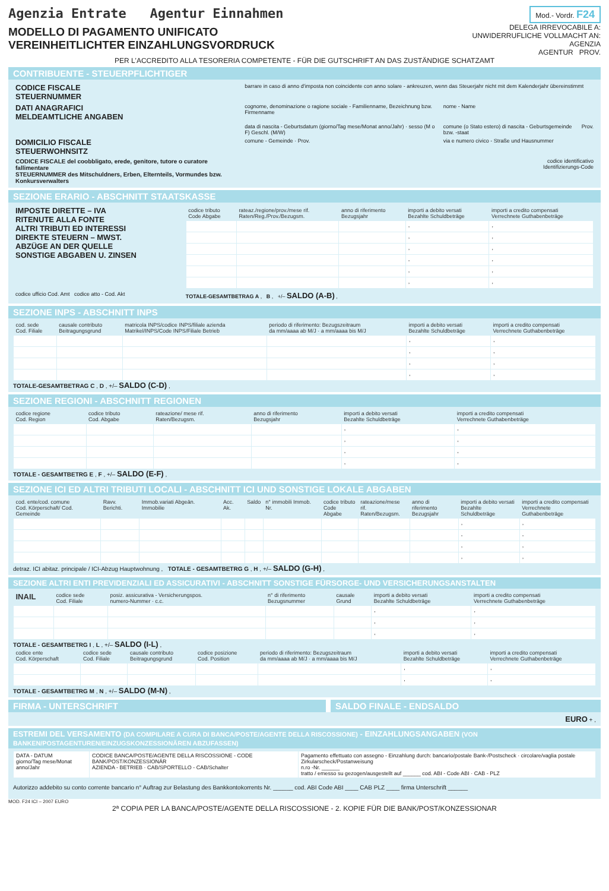Agenzia Entrate Agentur Einnahmen
Mod.- Vordr. F24
MODELLO DI PAGAMENTO UNIFICATO
VEREINHEITLICHTER EINZAHLUNGSVORDRUCK
DELEGA IRREVOCABILE A:
UNWIDERRUFLICHE VOLLMACHT AN:
AGENZIA
AGENTUR PROV.
PER L'ACCREDITO ALLA TESORERIA COMPETENTE - FÜR DIE GUTSCHRIFT AN DAS ZUSTÄNDIGE SCHATZAMT
CONTRIBUENTE - STEUERPFLICHTIGER
| CODICE FISCALE STEUERNUMMER | barrare in caso di anno d'imposta non coincidente con anno solare - ankreuzen, wenn das Steuerjahr nicht mit dem Kalenderjahr übereinstimmt | | |
| DATI ANAGRAFICI MELDEAMTLICHE ANGABEN | cognome, denominazione o ragione sociale - Familienname, Bezeichnung bzw. Firmenname | nome - Name | |
| | data di nascita - Geburtsdatum (giorno/Tag mese/Monat anno/Jahr) · sesso (M o F) Geschl. (M/W) | comune (o Stato estero) di nascita - Geburtsgemeinde bzw. -staat | Prov. |
| DOMICILIO FISCALE STEUERWOHNSITZ | comune - Gemeinde · Prov. | via e numero civico - Straße und Hausnummer | |
| CODICE FISCALE del coobbligato, erede, genitore, tutore o curatore fallimentare STEUERNUMMER des Mitschuldners, Erben, Elternteils, Vormundes bzw. Konkursverwalters | codice identificativo Identifizierungs-Code | | |
SEZIONE ERARIO - ABSCHNITT STAATSKASSE
| IMPOSTE DIRETTE – IVA RITENUTE ALLA FONTE ALTRI TRIBUTI ED INTERESSI DIREKTE STEUERN – MWST. ABZÜGE AN DER QUELLE SONSTIGE ABGABEN U. ZINSEN | / codice tributo Code Abgabe / rateaz./regione/prov./mese rif. Raten/Reg./Prov./Bezugsm. / anno di riferimento Bezugsjahr / importi a debito versati Bezahlte Schuldbeträge / importi a credito compensati Verrechnete Guthabenbeträge / / --- / --- / --- / --- / --- / / / / / , / , / / / / / , / , / / / / / , / , / / / / / , / , / / / / / , / , / / / / / , / , / |
| codice ufficio Cod. Amt codice atto - Cod. Akt | TOTALE-GESAMTBETRAG A , B , +/– SALDO (A-B) , |
SEZIONE INPS - ABSCHNITT INPS
| cod. sede Cod. Filiale | causale contributo Beitragungsgrund | matricola INPS/codice INPS/filiale azienda Matrikel/INPS/Code INPS/Filiale Betrieb | periodo di riferimento: Bezugszeitraum da mm/aaaa ab M/J · a mm/aaaa bis M/J | importi a debito versati Bezahlte Schuldbeträge | importi a credito compensati Verrechnete Guthabenbeträge |
| --- | --- | --- | --- | --- | --- |
| | | | | , | , |
| | | | | , | , |
| | | | | , | , |
| | | | | , | , |
TOTALE-GESAMTBETRAG C , D , +/– SALDO (C-D) ,
SEZIONE REGIONI - ABSCHNITT REGIONEN
| codice regione Cod. Region | codice tributo Cod. Abgabe | rateazione/ mese rif. Raten/Bezugsm. | anno di riferimento Bezugsjahr | importi a debito versati Bezahlte Schuldbeträge | importi a credito compensati Verrechnete Guthabenbeträge |
| --- | --- | --- | --- | --- | --- |
| | | | | , | , |
| | | | | , | , |
| | | | | , | , |
| | | | | , | , |
TOTALE - GESAMTBETRG E , F , +/– SALDO (E-F) ,
SEZIONE ICI ED ALTRI TRIBUTI LOCALI - ABSCHNITT ICI UND SONSTIGE LOKALE ABGABEN
| cod. ente/cod. comune Cod. Körperschaft/ Cod. Gemeinde | Ravv. Berichti. | Immob.variati Abgeän. Immobilie | Acc. Ak. | Saldo | n° immobili Immob. Nr. | codice tributo Code Abgabe | rateazione/mese rif. Raten/Bezugsm. | anno di riferimento Bezugsjahr | importi a debito versati Bezahlte Schuldbeträge | importi a credito compensati Verrechnete Guthabenbeträge |
| --- | --- | --- | --- | --- | --- | --- | --- | --- | --- | --- |
| | | | | | | | | | , | , |
| | | | | | | | | | , | , |
| | | | | | | | | | , | , |
| | | | | | | | | | , | , |
detraz. ICI abitaz. principale / ICI-Abzug Hauptwohnung , TOTALE - GESAMTBETRG G , H , +/– SALDO (G-H) ,
SEZIONE ALTRI ENTI PREVIDENZIALI ED ASSICURATIVI - ABSCHNITT SONSTIGE FÜRSORGE- UND VERSICHERUNGSANSTALTEN
| INAIL | codice sede Cod. Filiale | posiz. assicurativa - Versicherungspos. numero-Nummer · c.c. | n° di riferimento Bezugsnummer | causale Grund | importi a debito versati Bezahlte Schuldbeträge | importi a credito compensati Verrechnete Guthabenbeträge |
| --- | --- | --- | --- | --- | --- | --- |
| | | | | | , | , |
| | | | | | , | , |
| | | | | | , | , |
TOTALE - GESAMTBETRG I , L , +/– SALDO (I-L) ,
| codice ente Cod. Körperschaft | codice sede Cod. Filiale | causale contributo Beitragungsgrund | codice posizione Cod. Position | periodo di riferimento: Bezugszeitraum da mm/aaaa ab M/J · a mm/aaaa bis M/J | importi a debito versati Bezahlte Schuldbeträge | importi a credito compensati Verrechnete Guthabenbeträge |
| --- | --- | --- | --- | --- | --- | --- |
| | | | | | , | , |
| | | | | | , | , |
TOTALE - GESAMTBETRG M , N , +/– SALDO (M-N) ,
FIRMA - UNTERSCHRIFT SALDO FINALE - ENDSALDO
EURO + ,
ESTREMI DEL VERSAMENTO (DA COMPILARE A CURA DI BANCA/POSTE/AGENTE DELLA RISCOSSIONE) - EINZAHLUNGSANGABEN (VON BANKEN/POSTAGENTUREN/EINZUGSKONZESSIONÄREN ABZUFASSEN)
| DATA - DATUM giorno/Tag mese/Monat anno/Jahr | CODICE BANCA/POSTE/AGENTE DELLA RISCOSSIONE - CODE BANK/POST/KONZESSIONÄR AZIENDA - BETRIEB · CAB/SPORTELLO - CAB/Schalter | Pagamento effettuato con assegno - Einzahlung durch: bancario/postale Bank-/Postscheck · circolare/vaglia postale Zirkularscheck/Postanweisung n.ro -Nr. ______ tratto / emesso su gezogen/ausgestellt auf ______ cod. ABI - Code ABI · CAB - PLZ |
Autorizzo addebito su conto corrente bancario n° Auftrag zur Belastung des Bankkontokorrents Nr. ______ cod. ABI Code ABI ____ CAB PLZ ____ firma Unterschrift ______
MOD. F24 ICI – 2007 EURO
2ª COPIA PER LA BANCA/POSTE/AGENTE DELLA RISCOSSIONE - 2. KOPIE FÜR DIE BANK/POST/KONZESSIONAR